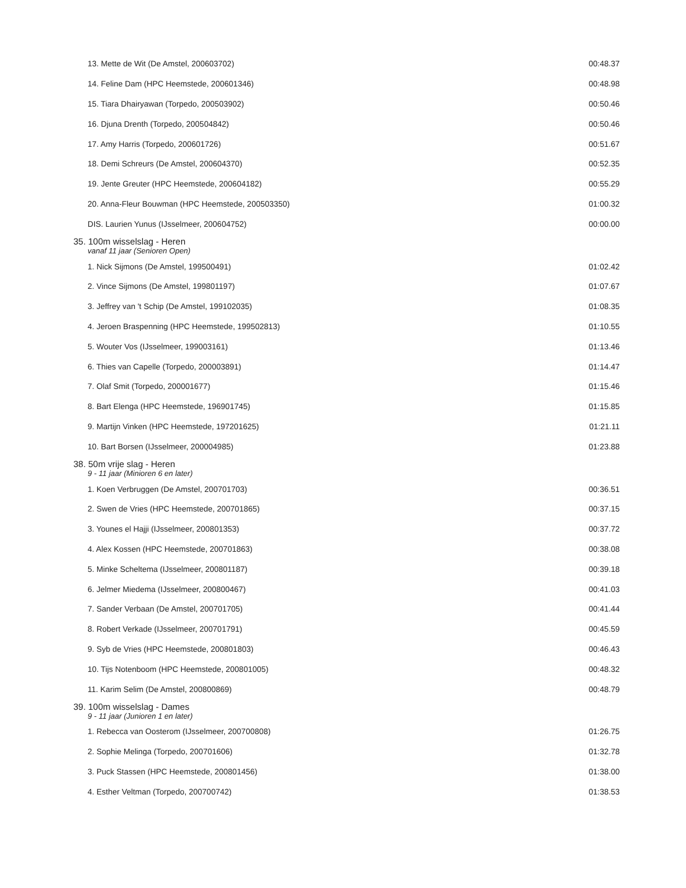| 13. Mette de Wit (De Amstel, 200603702) | 00:48.37 |
| 14. Feline Dam (HPC Heemstede, 200601346) | 00:48.98 |
| 15. Tiara Dhairyawan (Torpedo, 200503902) | 00:50.46 |
| 16. Djuna Drenth (Torpedo, 200504842) | 00:50.46 |
| 17. Amy Harris (Torpedo, 200601726) | 00:51.67 |
| 18. Demi Schreurs (De Amstel, 200604370) | 00:52.35 |
| 19. Jente Greuter (HPC Heemstede, 200604182) | 00:55.29 |
| 20. Anna-Fleur Bouwman (HPC Heemstede, 200503350) | 01:00.32 |
| DIS. Laurien Yunus (IJsselmeer, 200604752) | 00:00.00 |
| 35. 100m wisselslag - Heren | |
| vanaf 11 jaar (Senioren Open) | |
| 1. Nick Sijmons (De Amstel, 199500491) | 01:02.42 |
| 2. Vince Sijmons (De Amstel, 199801197) | 01:07.67 |
| 3. Jeffrey van 't Schip (De Amstel, 199102035) | 01:08.35 |
| 4. Jeroen Braspenning (HPC Heemstede, 199502813) | 01:10.55 |
| 5. Wouter Vos (IJsselmeer, 199003161) | 01:13.46 |
| 6. Thies van Capelle (Torpedo, 200003891) | 01:14.47 |
| 7. Olaf Smit (Torpedo, 200001677) | 01:15.46 |
| 8. Bart Elenga (HPC Heemstede, 196901745) | 01:15.85 |
| 9. Martijn Vinken (HPC Heemstede, 197201625) | 01:21.11 |
| 10. Bart Borsen (IJsselmeer, 200004985) | 01:23.88 |
| 38. 50m vrije slag - Heren | |
| 9 - 11 jaar (Minioren 6 en later) | |
| 1. Koen Verbruggen (De Amstel, 200701703) | 00:36.51 |
| 2. Swen de Vries (HPC Heemstede, 200701865) | 00:37.15 |
| 3. Younes el Hajji (IJsselmeer, 200801353) | 00:37.72 |
| 4. Alex Kossen (HPC Heemstede, 200701863) | 00:38.08 |
| 5. Minke Scheltema (IJsselmeer, 200801187) | 00:39.18 |
| 6. Jelmer Miedema (IJsselmeer, 200800467) | 00:41.03 |
| 7. Sander Verbaan (De Amstel, 200701705) | 00:41.44 |
| 8. Robert Verkade (IJsselmeer, 200701791) | 00:45.59 |
| 9. Syb de Vries (HPC Heemstede, 200801803) | 00:46.43 |
| 10. Tijs Notenboom (HPC Heemstede, 200801005) | 00:48.32 |
| 11. Karim Selim (De Amstel, 200800869) | 00:48.79 |
| 39. 100m wisselslag - Dames | |
| 9 - 11 jaar (Junioren 1 en later) | |
| 1. Rebecca van Oosterom (IJsselmeer, 200700808) | 01:26.75 |
| 2. Sophie Melinga (Torpedo, 200701606) | 01:32.78 |
| 3. Puck Stassen (HPC Heemstede, 200801456) | 01:38.00 |
| 4. Esther Veltman (Torpedo, 200700742) | 01:38.53 |